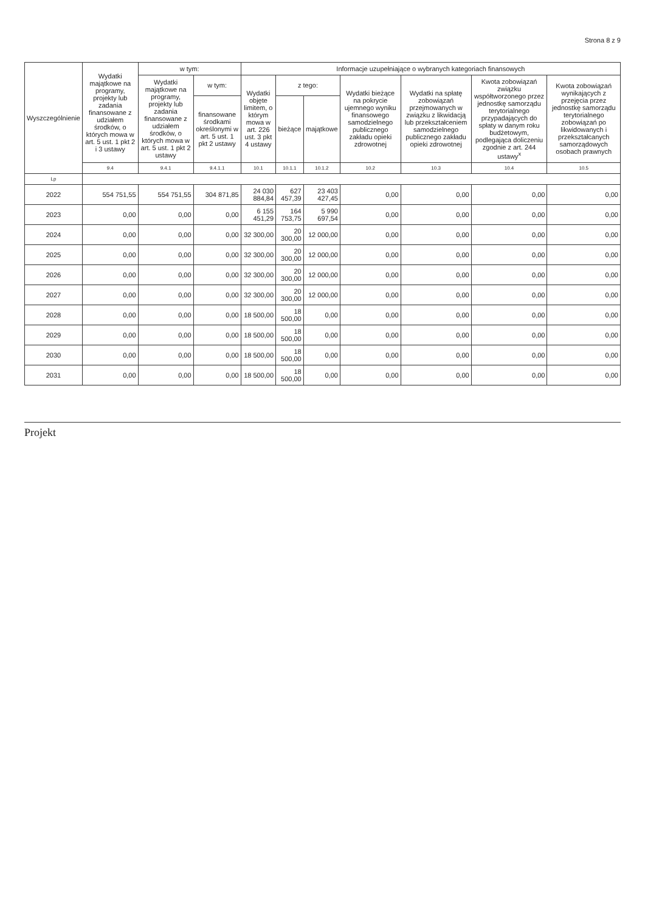Strona 8 z 9
| Wyszczególnienie | Wydatki majątkowe na programy, projekty lub zadania finansowane z udziałem środków, o których mowa w art. 5 ust. 1 pkt 2 i 3 ustawy | w tym: | | Informacje uzupełniające o wybranych kategoriach finansowych | | | | | | |
| --- | --- | --- | --- | --- | --- | --- | --- | --- | --- | --- |
| | | Wydatki majątkowe na programy, projekty lub zadania finansowane z udziałem środków, o których mowa w art. 5 ust. 1 pkt 2 ustawy | w tym: | Wydatki objęte limitem, o którym mowa w art. 226 ust. 3 pkt 4 ustawy | z tego: | | Wydatki bieżące na pokrycie ujemnego wyniku finansowego samodzielnego publicznego zakładu opieki zdrowotnej | Wydatki na spłatę zobowiązań przejmowanych w związku z likwidacją lub przekształceniem samodzielnego publicznego zakładu opieki zdrowotnej | Kwota zobowiązań związku współtworzonego przez jednostkę samorządu terytorialnego przypadających do spłaty w danym roku budżetowym, podlegająca doliczeniu zgodnie z art. 244 ustawy<sup>x</sup> | Kwota zobowiązań wynikających z przejęcia przez jednostkę samorządu terytorialnego zobowiązań po likwidowanych i przekształcanych samorządowych osobach prawnych |
| | | | finansowane środkami określonymi w art. 5 ust. 1 pkt 2 ustawy | | bieżące | majątkowe | | | | |
| | 9.4 | 9.4.1 | 9.4.1.1 | 10.1 | 10.1.1 | 10.1.2 | 10.2 | 10.3 | 10.4 | 10.5 |
| Lp | | | | | | | | | | |
| 2022 | 554 751,55 | 554 751,55 | 304 871,85 | 24 030 884,84 | 627 457,39 | 23 403 427,45 | 0,00 | 0,00 | 0,00 | 0,00 |
| 2023 | 0,00 | 0,00 | 0,00 | 6 155 451,29 | 164 753,75 | 5 990 697,54 | 0,00 | 0,00 | 0,00 | 0,00 |
| 2024 | 0,00 | 0,00 | 0,00 | 32 300,00 | 20 300,00 | 12 000,00 | 0,00 | 0,00 | 0,00 | 0,00 |
| 2025 | 0,00 | 0,00 | 0,00 | 32 300,00 | 20 300,00 | 12 000,00 | 0,00 | 0,00 | 0,00 | 0,00 |
| 2026 | 0,00 | 0,00 | 0,00 | 32 300,00 | 20 300,00 | 12 000,00 | 0,00 | 0,00 | 0,00 | 0,00 |
| 2027 | 0,00 | 0,00 | 0,00 | 32 300,00 | 20 300,00 | 12 000,00 | 0,00 | 0,00 | 0,00 | 0,00 |
| 2028 | 0,00 | 0,00 | 0,00 | 18 500,00 | 18 500,00 | 0,00 | 0,00 | 0,00 | 0,00 | 0,00 |
| 2029 | 0,00 | 0,00 | 0,00 | 18 500,00 | 18 500,00 | 0,00 | 0,00 | 0,00 | 0,00 | 0,00 |
| 2030 | 0,00 | 0,00 | 0,00 | 18 500,00 | 18 500,00 | 0,00 | 0,00 | 0,00 | 0,00 | 0,00 |
| 2031 | 0,00 | 0,00 | 0,00 | 18 500,00 | 18 500,00 | 0,00 | 0,00 | 0,00 | 0,00 | 0,00 |
Projekt